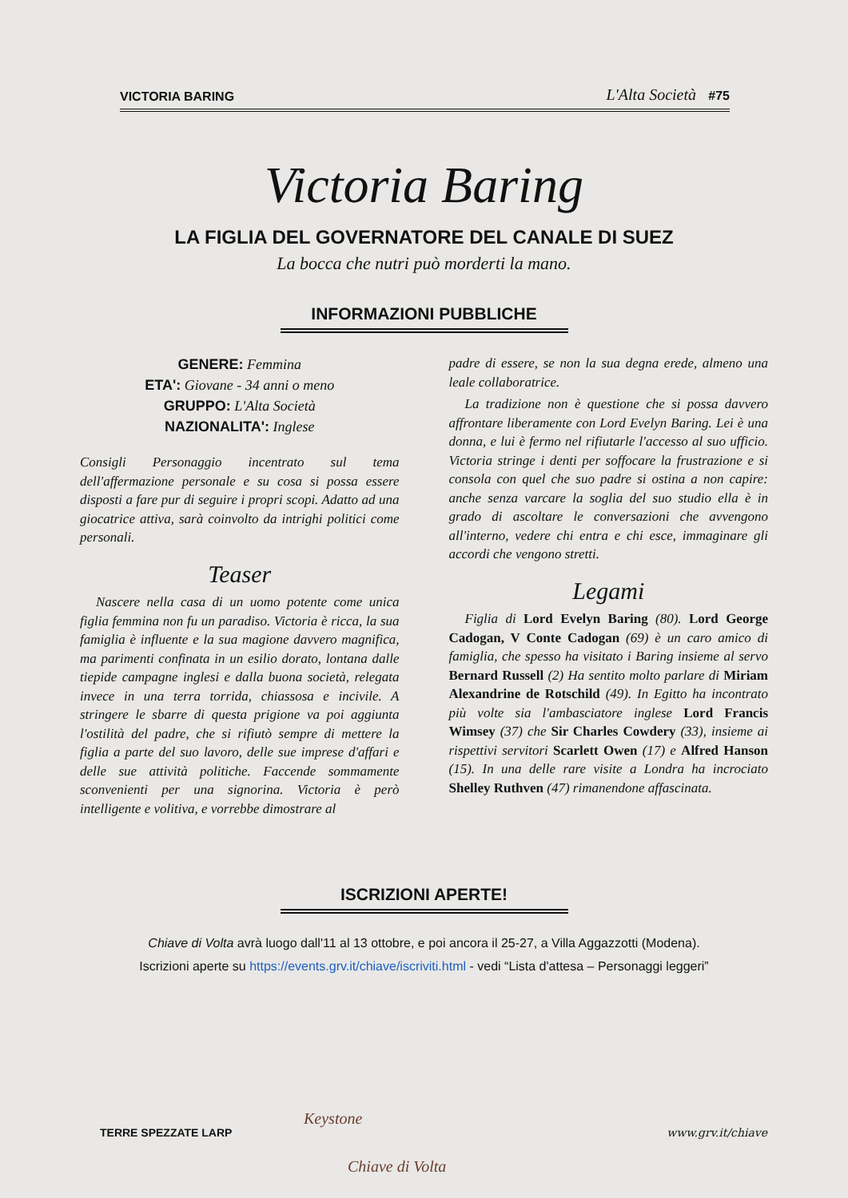VICTORIA BARING L'Alta Società #75
Victoria Baring
LA FIGLIA DEL GOVERNATORE DEL CANALE DI SUEZ
La bocca che nutri può morderti la mano.
INFORMAZIONI PUBBLICHE
GENERE: Femmina
ETA': Giovane - 34 anni o meno
GRUPPO: L'Alta Società
NAZIONALITA': Inglese
Consigli Personaggio incentrato sul tema dell'affermazione personale e su cosa si possa essere disposti a fare pur di seguire i propri scopi. Adatto ad una giocatrice attiva, sarà coinvolto da intrighi politici come personali.
Teaser
Nascere nella casa di un uomo potente come unica figlia femmina non fu un paradiso. Victoria è ricca, la sua famiglia è influente e la sua magione davvero magnifica, ma parimenti confinata in un esilio dorato, lontana dalle tiepide campagne inglesi e dalla buona società, relegata invece in una terra torrida, chiassosa e incivile. A stringere le sbarre di questa prigione va poi aggiunta l'ostilità del padre, che si rifiutò sempre di mettere la figlia a parte del suo lavoro, delle sue imprese d'affari e delle sue attività politiche. Faccende sommamente sconvenienti per una signorina. Victoria è però intelligente e volitiva, e vorrebbe dimostrare al
padre di essere, se non la sua degna erede, almeno una leale collaboratrice.
La tradizione non è questione che si possa davvero affrontare liberamente con Lord Evelyn Baring. Lei è una donna, e lui è fermo nel rifiutarle l'accesso al suo ufficio. Victoria stringe i denti per soffocare la frustrazione e si consola con quel che suo padre si ostina a non capire: anche senza varcare la soglia del suo studio ella è in grado di ascoltare le conversazioni che avvengono all'interno, vedere chi entra e chi esce, immaginare gli accordi che vengono stretti.
Legami
Figlia di Lord Evelyn Baring (80). Lord George Cadogan, V Conte Cadogan (69) è un caro amico di famiglia, che spesso ha visitato i Baring insieme al servo Bernard Russell (2) Ha sentito molto parlare di Miriam Alexandrine de Rotschild (49). In Egitto ha incontrato più volte sia l'ambasciatore inglese Lord Francis Wimsey (37) che Sir Charles Cowdery (33), insieme ai rispettivi servitori Scarlett Owen (17) e Alfred Hanson (15). In una delle rare visite a Londra ha incrociato Shelley Ruthven (47) rimanendone affascinata.
ISCRIZIONI APERTE!
Chiave di Volta avrà luogo dall'11 al 13 ottobre, e poi ancora il 25-27, a Villa Aggazzotti (Modena).
Iscrizioni aperte su https://events.grv.it/chiave/iscriviti.html - vedi “Lista d'attesa – Personaggi leggeri”
Keystone
Chiave di Volta
TERRE SPEZZATE LARP www.grv.it/chiave